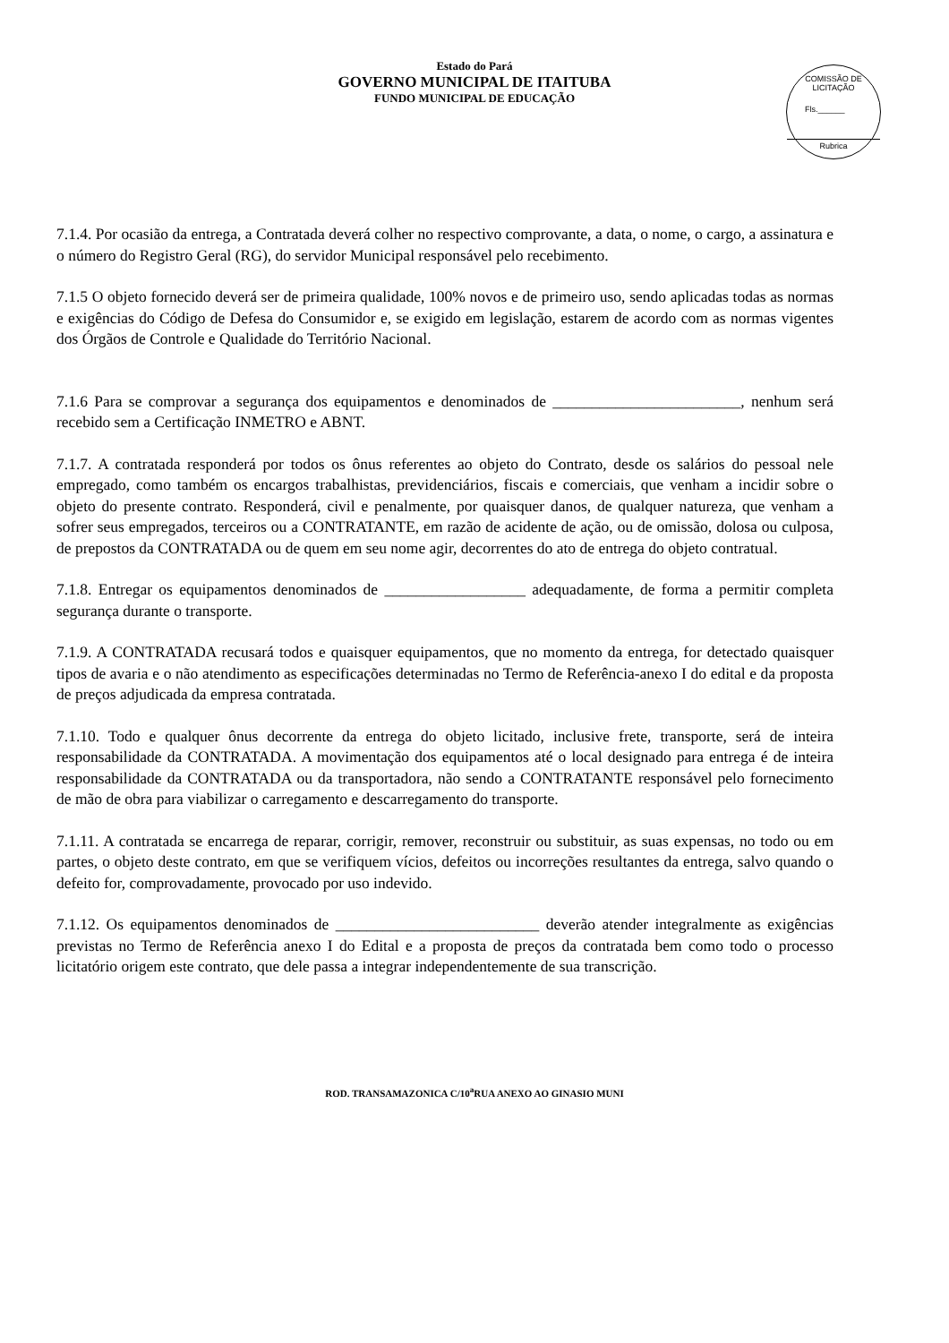Estado do Pará
GOVERNO MUNICIPAL DE ITAITUBA
FUNDO MUNICIPAL DE EDUCAÇÃO
COMISSÃO DE LICITAÇÃO
Fls.______
Rubrica
7.1.4. Por ocasião da entrega, a Contratada deverá colher no respectivo comprovante, a data, o nome, o cargo, a assinatura e o número do Registro Geral (RG), do servidor Municipal responsável pelo recebimento.
7.1.5 O objeto fornecido deverá ser de primeira qualidade, 100% novos e de primeiro uso, sendo aplicadas todas as normas e exigências do Código de Defesa do Consumidor e, se exigido em legislação, estarem de acordo com as normas vigentes dos Órgãos de Controle e Qualidade do Território Nacional.
7.1.6 Para se comprovar a segurança dos equipamentos e denominados de ________________________, nenhum será recebido sem a Certificação INMETRO e ABNT.
7.1.7. A contratada responderá por todos os ônus referentes ao objeto do Contrato, desde os salários do pessoal nele empregado, como também os encargos trabalhistas, previdenciários, fiscais e comerciais, que venham a incidir sobre o objeto do presente contrato. Responderá, civil e penalmente, por quaisquer danos, de qualquer natureza, que venham a sofrer seus empregados, terceiros ou a CONTRATANTE, em razão de acidente de ação, ou de omissão, dolosa ou culposa, de prepostos da CONTRATADA ou de quem em seu nome agir, decorrentes do ato de entrega do objeto contratual.
7.1.8. Entregar os equipamentos denominados de __________________ adequadamente, de forma a permitir completa segurança durante o transporte.
7.1.9. A CONTRATADA recusará todos e quaisquer equipamentos, que no momento da entrega, for detectado quaisquer tipos de avaria e o não atendimento as especificações determinadas no Termo de Referência-anexo I do edital e da proposta de preços adjudicada da empresa contratada.
7.1.10. Todo e qualquer ônus decorrente da entrega do objeto licitado, inclusive frete, transporte, será de inteira responsabilidade da CONTRATADA. A movimentação dos equipamentos até o local designado para entrega é de inteira responsabilidade da CONTRATADA ou da transportadora, não sendo a CONTRATANTE responsável pelo fornecimento de mão de obra para viabilizar o carregamento e descarregamento do transporte.
7.1.11. A contratada se encarrega de reparar, corrigir, remover, reconstruir ou substituir, as suas expensas, no todo ou em partes, o objeto deste contrato, em que se verifiquem vícios, defeitos ou incorreções resultantes da entrega, salvo quando o defeito for, comprovadamente, provocado por uso indevido.
7.1.12. Os equipamentos denominados de __________________________ deverão atender integralmente as exigências previstas no Termo de Referência anexo I do Edital e a proposta de preços da contratada bem como todo o processo licitatório origem este contrato, que dele passa a integrar independentemente de sua transcrição.
ROD. TRANSAMAZONICA C/10<sup>a</sup>RUA ANEXO AO GINASIO MUNI